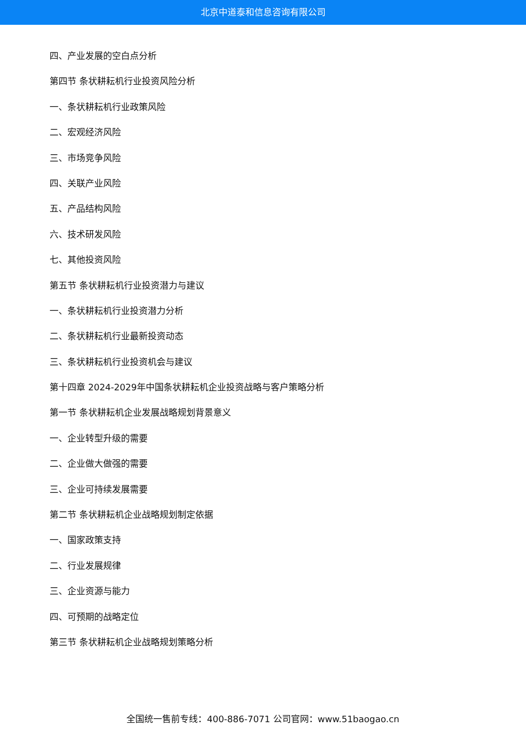北京中道泰和信息咨询有限公司
四、产业发展的空白点分析
第四节 条状耕耘机行业投资风险分析
一、条状耕耘机行业政策风险
二、宏观经济风险
三、市场竞争风险
四、关联产业风险
五、产品结构风险
六、技术研发风险
七、其他投资风险
第五节 条状耕耘机行业投资潜力与建议
一、条状耕耘机行业投资潜力分析
二、条状耕耘机行业最新投资动态
三、条状耕耘机行业投资机会与建议
第十四章 2024-2029年中国条状耕耘机企业投资战略与客户策略分析
第一节 条状耕耘机企业发展战略规划背景意义
一、企业转型升级的需要
二、企业做大做强的需要
三、企业可持续发展需要
第二节 条状耕耘机企业战略规划制定依据
一、国家政策支持
二、行业发展规律
三、企业资源与能力
四、可预期的战略定位
第三节 条状耕耘机企业战略规划策略分析
全国统一售前专线：400-886-7071 公司官网：www.51baogao.cn